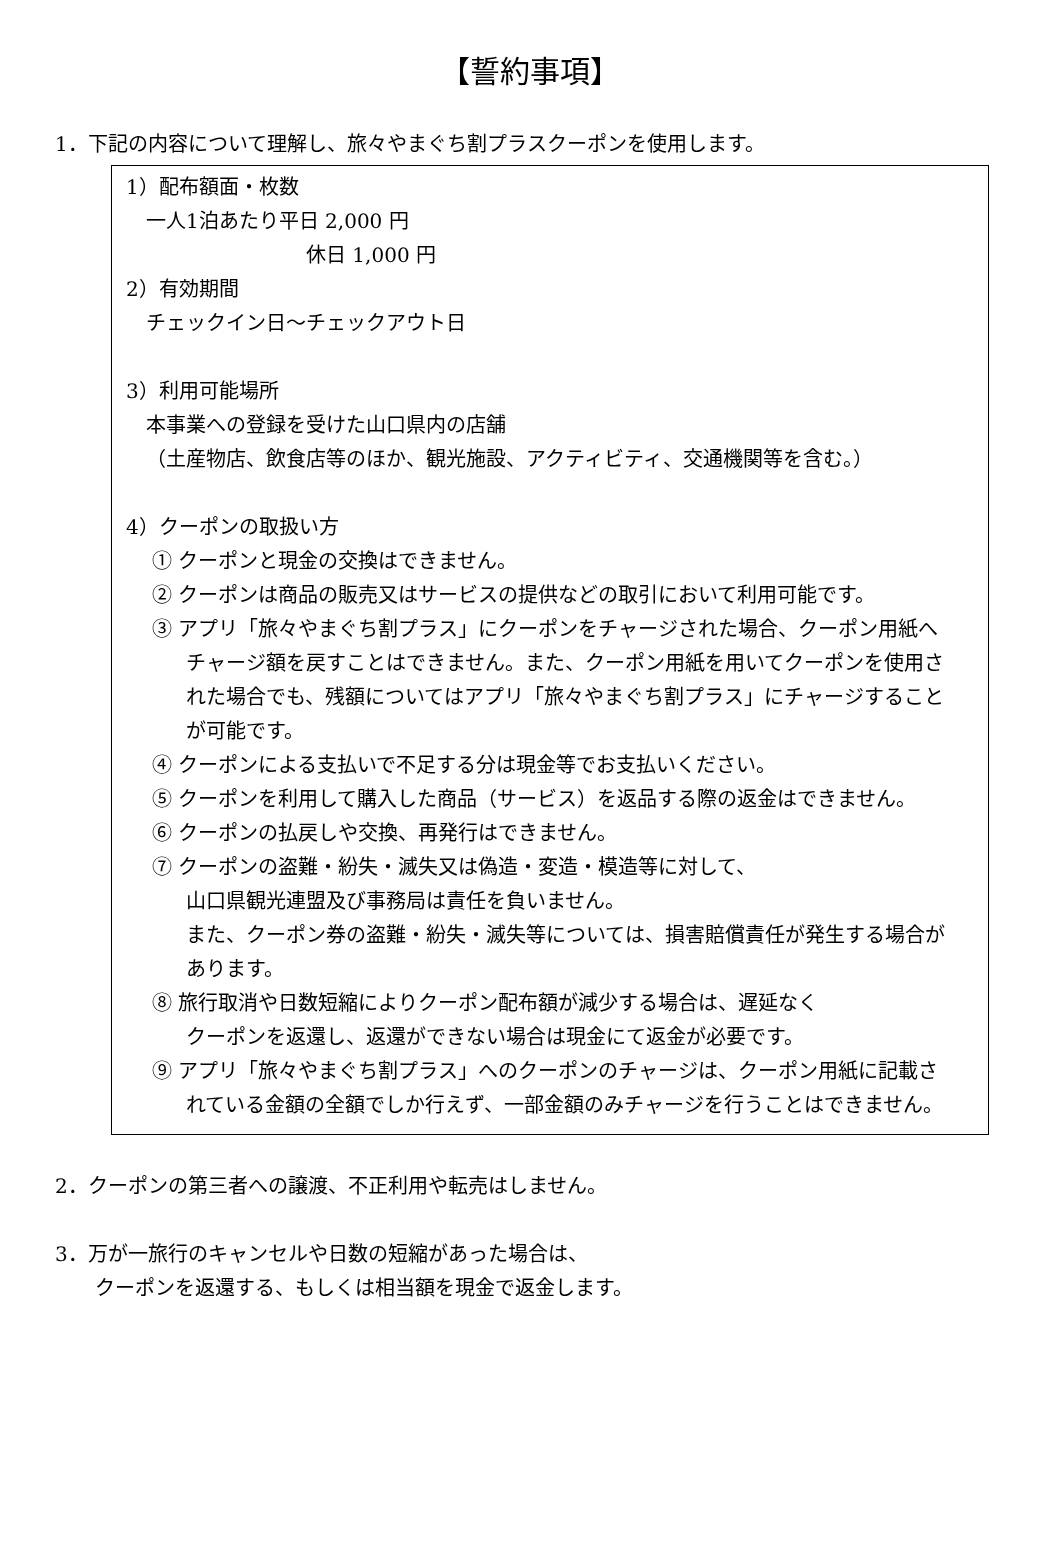【誓約事項】
1．下記の内容について理解し、旅々やまぐち割プラスクーポンを使用します。
1）配布額面・枚数
一人1泊あたり平日 2,000 円
休日 1,000 円
2）有効期間
チェックイン日～チェックアウト日
3）利用可能場所
本事業への登録を受けた山口県内の店舗
（土産物店、飲食店等のほか、観光施設、アクティビティ、交通機関等を含む。）
4）クーポンの取扱い方
① クーポンと現金の交換はできません。
② クーポンは商品の販売又はサービスの提供などの取引において利用可能です。
③ アプリ「旅々やまぐち割プラス」にクーポンをチャージされた場合、クーポン用紙へチャージ額を戻すことはできません。また、クーポン用紙を用いてクーポンを使用された場合でも、残額についてはアプリ「旅々やまぐち割プラス」にチャージすることが可能です。
④ クーポンによる支払いで不足する分は現金等でお支払いください。
⑤ クーポンを利用して購入した商品（サービス）を返品する際の返金はできません。
⑥ クーポンの払戻しや交換、再発行はできません。
⑦ クーポンの盗難・紛失・滅失又は偽造・変造・模造等に対して、
山口県観光連盟及び事務局は責任を負いません。
また、クーポン券の盗難・紛失・滅失等については、損害賠償責任が発生する場合があります。
⑧ 旅行取消や日数短縮によりクーポン配布額が減少する場合は、遅延なく
クーポンを返還し、返還ができない場合は現金にて返金が必要です。
⑨ アプリ「旅々やまぐち割プラス」へのクーポンのチャージは、クーポン用紙に記載されている金額の全額でしか行えず、一部金額のみチャージを行うことはできません。
2．クーポンの第三者への譲渡、不正利用や転売はしません。
3．万が一旅行のキャンセルや日数の短縮があった場合は、
クーポンを返還する、もしくは相当額を現金で返金します。